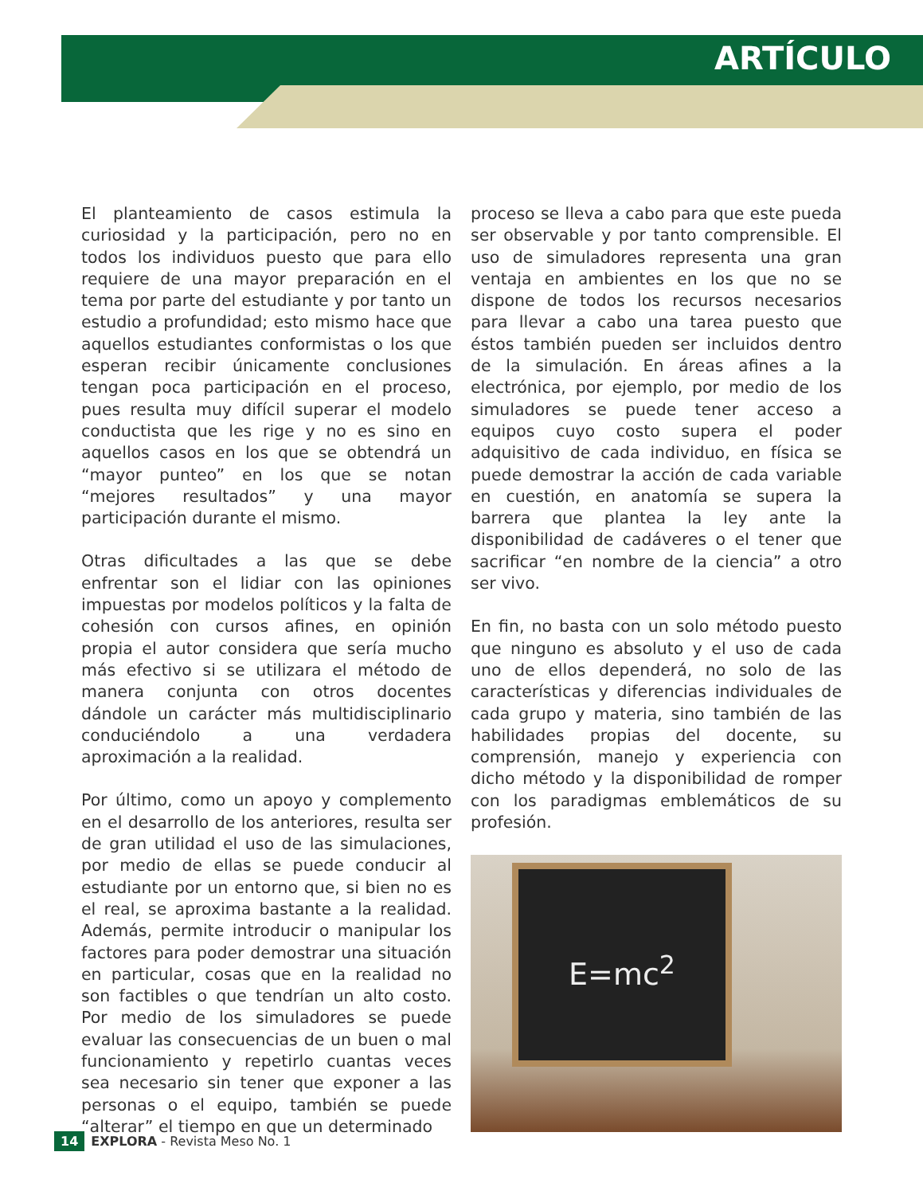ARTÍCULO
El planteamiento de casos estimula la curiosidad y la participación, pero no en todos los individuos puesto que para ello requiere de una mayor preparación en el tema por parte del estudiante y por tanto un estudio a profundidad; esto mismo hace que aquellos estudiantes conformistas o los que esperan recibir únicamente conclusiones tengan poca participación en el proceso, pues resulta muy difícil superar el modelo conductista que les rige y no es sino en aquellos casos en los que se obtendrá un “mayor punteo” en los que se notan “mejores resultados” y una mayor participación durante el mismo.
Otras dificultades a las que se debe enfrentar son el lidiar con las opiniones impuestas por modelos políticos y la falta de cohesión con cursos afines, en opinión propia el autor considera que sería mucho más efectivo si se utilizara el método de manera conjunta con otros docentes dándole un carácter más multidisciplinario conduciéndolo a una verdadera aproximación a la realidad.
Por último, como un apoyo y complemento en el desarrollo de los anteriores, resulta ser de gran utilidad el uso de las simulaciones, por medio de ellas se puede conducir al estudiante por un entorno que, si bien no es el real, se aproxima bastante a la realidad. Además, permite introducir o manipular los factores para poder demostrar una situación en particular, cosas que en la realidad no son factibles o que tendrían un alto costo. Por medio de los simuladores se puede evaluar las consecuencias de un buen o mal funcionamiento y repetirlo cuantas veces sea necesario sin tener que exponer a las personas o el equipo, también se puede “alterar” el tiempo en que un determinado
proceso se lleva a cabo para que este pueda ser observable y por tanto comprensible. El uso de simuladores representa una gran ventaja en ambientes en los que no se dispone de todos los recursos necesarios para llevar a cabo una tarea puesto que éstos también pueden ser incluidos dentro de la simulación. En áreas afines a la electrónica, por ejemplo, por medio de los simuladores se puede tener acceso a equipos cuyo costo supera el poder adquisitivo de cada individuo, en física se puede demostrar la acción de cada variable en cuestión, en anatomía se supera la barrera que plantea la ley ante la disponibilidad de cadáveres o el tener que sacrificar “en nombre de la ciencia” a otro ser vivo.
En fin, no basta con un solo método puesto que ninguno es absoluto y el uso de cada uno de ellos dependerá, no solo de las características y diferencias individuales de cada grupo y materia, sino también de las habilidades propias del docente, su comprensión, manejo y experiencia con dicho método y la disponibilidad de romper con los paradigmas emblemáticos de su profesión.
E=mc<sup>2</sup>
14 EXPLORA - Revista Meso No. 1